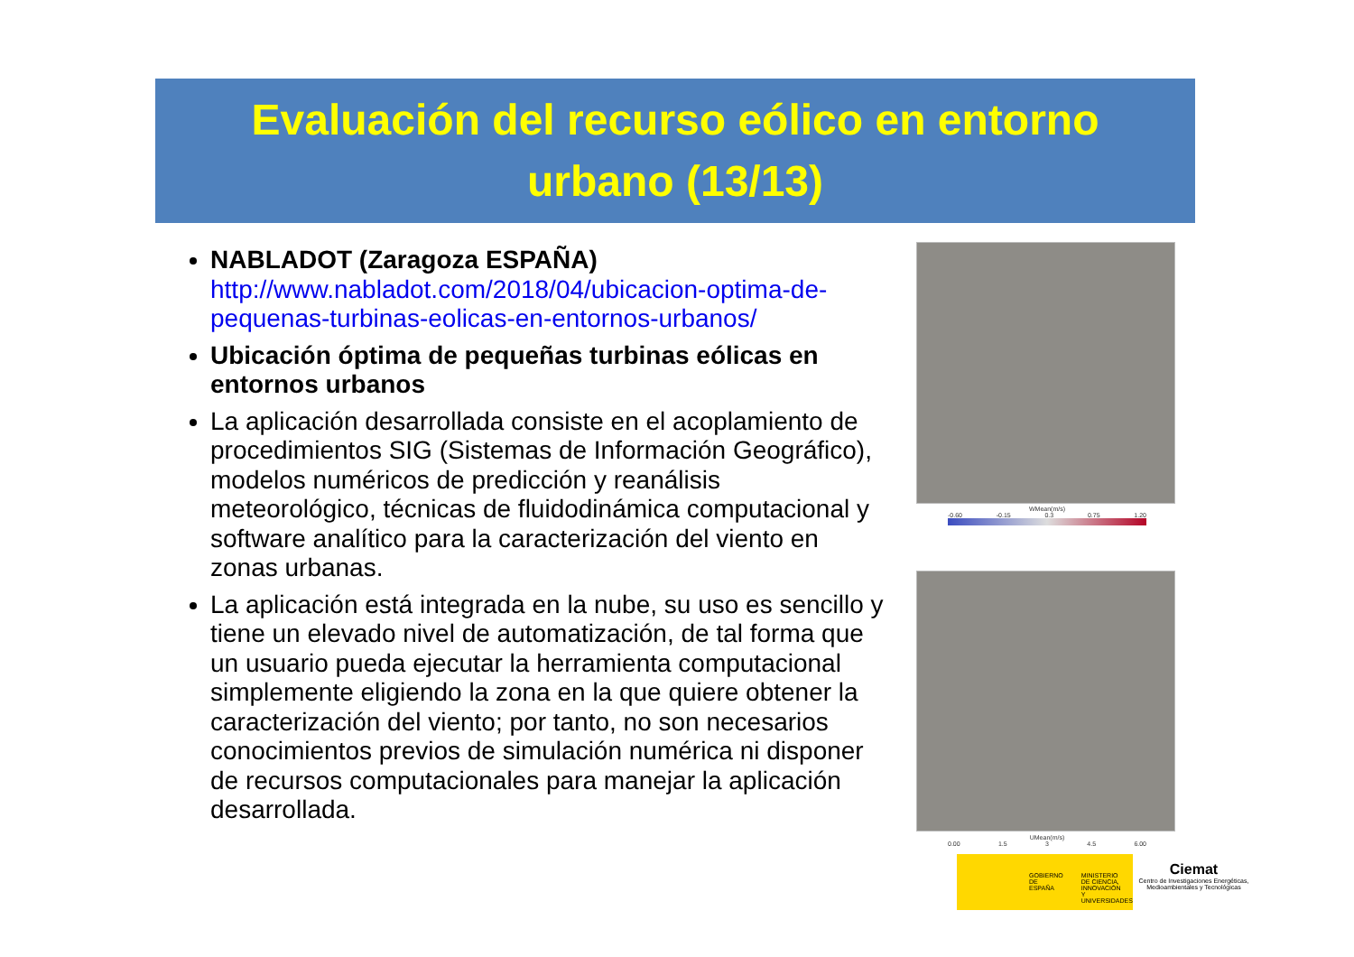Evaluación del recurso eólico en entorno
urbano (13/13)
NABLADOT (Zaragoza ESPAÑA)
http://www.nabladot.com/2018/04/ubicacion-optima-de-pequenas-turbinas-eolicas-en-entornos-urbanos/
Ubicación óptima de pequeñas turbinas eólicas en entornos urbanos
La aplicación desarrollada consiste en el acoplamiento de procedimientos SIG (Sistemas de Información Geográfico), modelos numéricos de predicción y reanálisis meteorológico, técnicas de fluidodinámica computacional y software analítico para la caracterización del viento en zonas urbanas.
La aplicación está integrada en la nube, su uso es sencillo y tiene un elevado nivel de automatización, de tal forma que un usuario pueda ejecutar la herramienta computacional simplemente eligiendo la zona en la que quiere obtener la caracterización del viento; por tanto, no son necesarios conocimientos previos de simulación numérica ni disponer de recursos computacionales para manejar la aplicación desarrollada.
WMean(m/s)
-0.60 -0.15 0.3 0.75 1.20
UMean(m/s)
0.00 1.5 3 4.5 6.00
GOBIERNO
DE ESPAÑA MINISTERIO
DE CIENCIA, INNOVACIÓN
Y UNIVERSIDADES
Ciemat
Centro de Investigaciones Energéticas, Medioambientales y Tecnológicas